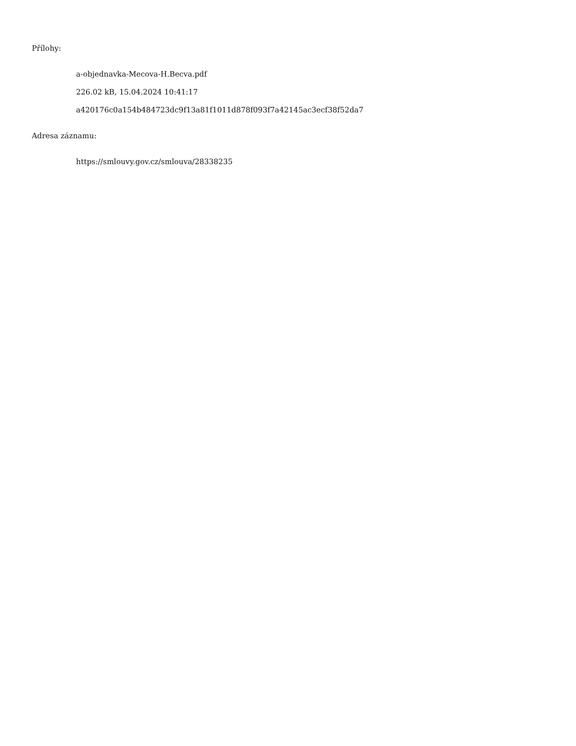Přílohy:
a-objednavka-Mecova-H.Becva.pdf
226.02 kB, 15.04.2024 10:41:17
a420176c0a154b484723dc9f13a81f1011d878f093f7a42145ac3ecf38f52da7
Adresa záznamu:
https://smlouvy.gov.cz/smlouva/28338235